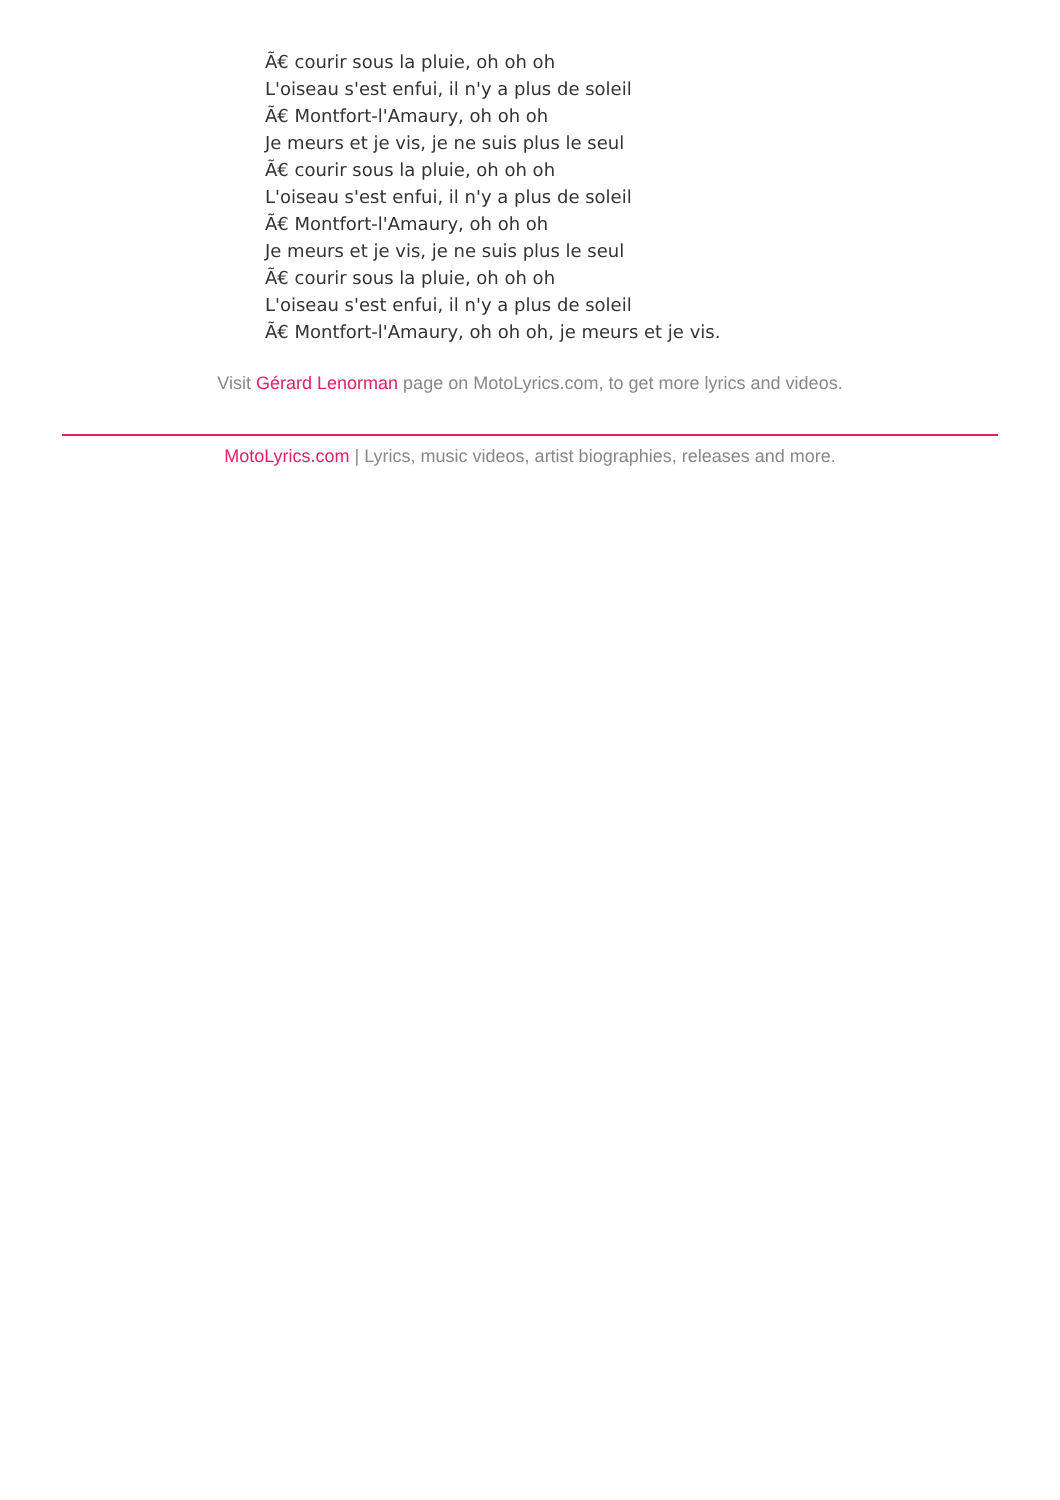Ã€ courir sous la pluie, oh oh oh
L'oiseau s'est enfui, il n'y a plus de soleil
Ã€ Montfort-l'Amaury, oh oh oh
Je meurs et je vis, je ne suis plus le seul
Ã€ courir sous la pluie, oh oh oh
L'oiseau s'est enfui, il n'y a plus de soleil
Ã€ Montfort-l'Amaury, oh oh oh
Je meurs et je vis, je ne suis plus le seul
Ã€ courir sous la pluie, oh oh oh
L'oiseau s'est enfui, il n'y a plus de soleil
Ã€ Montfort-l'Amaury, oh oh oh, je meurs et je vis.
Visit Gérard Lenorman page on MotoLyrics.com, to get more lyrics and videos.
MotoLyrics.com | Lyrics, music videos, artist biographies, releases and more.